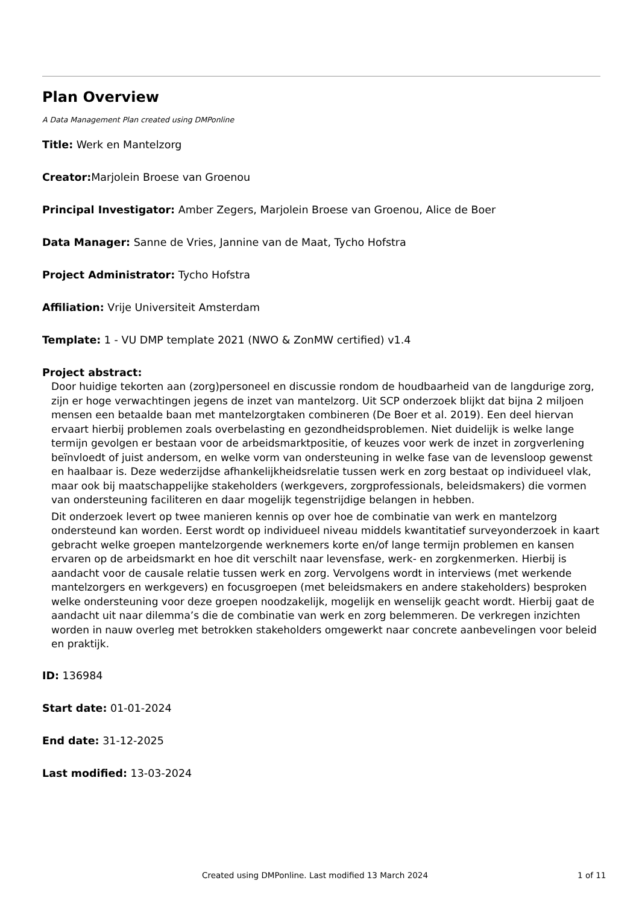Plan Overview
A Data Management Plan created using DMPonline
Title: Werk en Mantelzorg
Creator: Marjolein Broese van Groenou
Principal Investigator: Amber Zegers, Marjolein Broese van Groenou, Alice de Boer
Data Manager: Sanne de Vries, Jannine van de Maat, Tycho Hofstra
Project Administrator: Tycho Hofstra
Affiliation: Vrije Universiteit Amsterdam
Template: 1 - VU DMP template 2021 (NWO & ZonMW certified) v1.4
Project abstract:
Door huidige tekorten aan (zorg)personeel en discussie rondom de houdbaarheid van de langdurige zorg, zijn er hoge verwachtingen jegens de inzet van mantelzorg. Uit SCP onderzoek blijkt dat bijna 2 miljoen mensen een betaalde baan met mantelzorgtaken combineren (De Boer et al. 2019). Een deel hiervan ervaart hierbij problemen zoals overbelasting en gezondheidsproblemen. Niet duidelijk is welke lange termijn gevolgen er bestaan voor de arbeidsmarktpositie, of keuzes voor werk de inzet in zorgverlening beïnvloedt of juist andersom, en welke vorm van ondersteuning in welke fase van de levensloop gewenst en haalbaar is. Deze wederzijdse afhankelijkheidsrelatie tussen werk en zorg bestaat op individueel vlak, maar ook bij maatschappelijke stakeholders (werkgevers, zorgprofessionals, beleidsmakers) die vormen van ondersteuning faciliteren en daar mogelijk tegenstrijdige belangen in hebben.
Dit onderzoek levert op twee manieren kennis op over hoe de combinatie van werk en mantelzorg ondersteund kan worden. Eerst wordt op individueel niveau middels kwantitatief surveyonderzoek in kaart gebracht welke groepen mantelzorgende werknemers korte en/of lange termijn problemen en kansen ervaren op de arbeidsmarkt en hoe dit verschilt naar levensfase, werk- en zorgkenmerken. Hierbij is aandacht voor de causale relatie tussen werk en zorg. Vervolgens wordt in interviews (met werkende mantelzorgers en werkgevers) en focusgroepen (met beleidsmakers en andere stakeholders) besproken welke ondersteuning voor deze groepen noodzakelijk, mogelijk en wenselijk geacht wordt. Hierbij gaat de aandacht uit naar dilemma’s die de combinatie van werk en zorg belemmeren. De verkregen inzichten worden in nauw overleg met betrokken stakeholders omgewerkt naar concrete aanbevelingen voor beleid en praktijk.
ID: 136984
Start date: 01-01-2024
End date: 31-12-2025
Last modified: 13-03-2024
Created using DMPonline. Last modified 13 March 2024 1 of 11